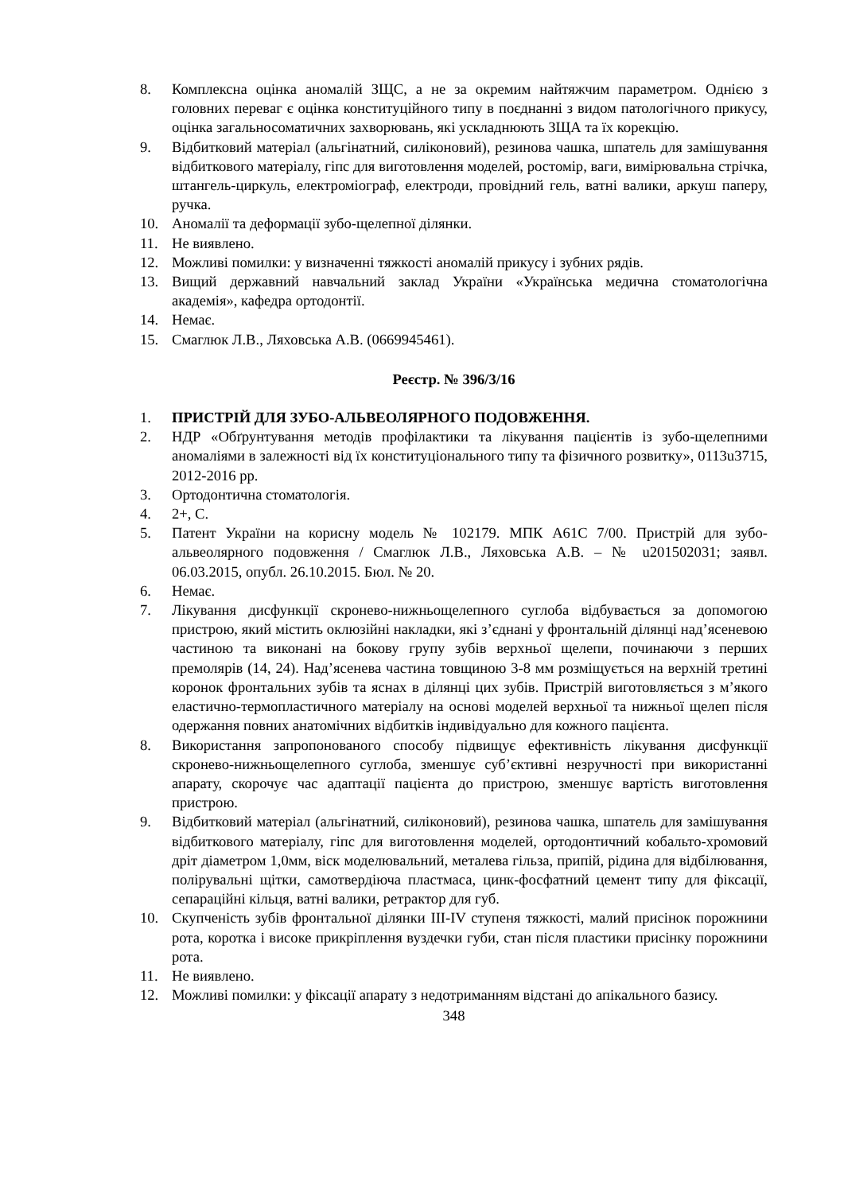8. Комплексна оцінка аномалій ЗЩС, а не за окремим найтяжчим параметром. Однією з головних переваг є оцінка конституційного типу в поєднанні з видом патологічного прикусу, оцінка загальносоматичних захворювань, які ускладнюють ЗЩА та їх корекцію.
9. Відбитковий матеріал (альгінатний, силіконовий), резинова чашка, шпатель для замішування відбиткового матеріалу, гіпс для виготовлення моделей, ростомір, ваги, вимірювальна стрічка, штангель-циркуль, електроміограф, електроди, провідний гель, ватні валики, аркуш паперу, ручка.
10. Аномалії та деформації зубо-щелепної ділянки.
11. Не виявлено.
12. Можливі помилки: у визначенні тяжкості аномалій прикусу і зубних рядів.
13. Вищий державний навчальний заклад України «Українська медична стоматологічна академія», кафедра ортодонтії.
14. Немає.
15. Смаглюк Л.В., Ляховська А.В. (0669945461).
Реєстр. № 396/3/16
1. ПРИСТРІЙ ДЛЯ ЗУБО-АЛЬВЕОЛЯРНОГО ПОДОВЖЕННЯ.
2. НДР «Обґрунтування методів профілактики та лікування пацієнтів із зубо-щелепними аномаліями в залежності від їх конституціонального типу та фізичного розвитку», 0113u3715, 2012-2016 рр.
3. Ортодонтична стоматологія.
4. 2+, С.
5. Патент України на корисну модель № 102179. МПК А61С 7/00. Пристрій для зубо-альвеолярного подовження / Смаглюк Л.В., Ляховська А.В. – № u201502031; заявл. 06.03.2015, опубл. 26.10.2015. Бюл. № 20.
6. Немає.
7. Лікування дисфункції скронево-нижньощелепного суглоба відбувається за допомогою пристрою, який містить оклюзійні накладки, які з’єднані у фронтальній ділянці над’ясеневою частиною та виконані на бокову групу зубів верхньої щелепи, починаючи з перших премолярів (14, 24). Над’ясенева частина товщиною 3-8 мм розміщується на верхній третині коронок фронтальних зубів та яснах в ділянці цих зубів. Пристрій виготовляється з м’якого еластично-термопластичного матеріалу на основі моделей верхньої та нижньої щелеп після одержання повних анатомічних відбитків індивідуально для кожного пацієнта.
8. Використання запропонованого способу підвищує ефективність лікування дисфункції скронево-нижньощелепного суглоба, зменшує суб’єктивні незручності при використанні апарату, скорочує час адаптації пацієнта до пристрою, зменшує вартість виготовлення пристрою.
9. Відбитковий матеріал (альгінатний, силіконовий), резинова чашка, шпатель для замішування відбиткового матеріалу, гіпс для виготовлення моделей, ортодонтичний кобальто-хромовий дріт діаметром 1,0мм, віск моделювальний, металева гільза, припій, рідина для відбілювання, полірувальні щітки, самотвердіюча пластмаса, цинк-фосфатний цемент типу для фіксації, сепараційні кільця, ватні валики, ретрактор для губ.
10. Скупченість зубів фронтальної ділянки III-IV ступеня тяжкості, малий присінок порожнини рота, коротка і високе прикріплення вуздечки губи, стан після пластики присінку порожнини рота.
11. Не виявлено.
12. Можливі помилки: у фіксації апарату з недотриманням відстані до апікального базису.
348